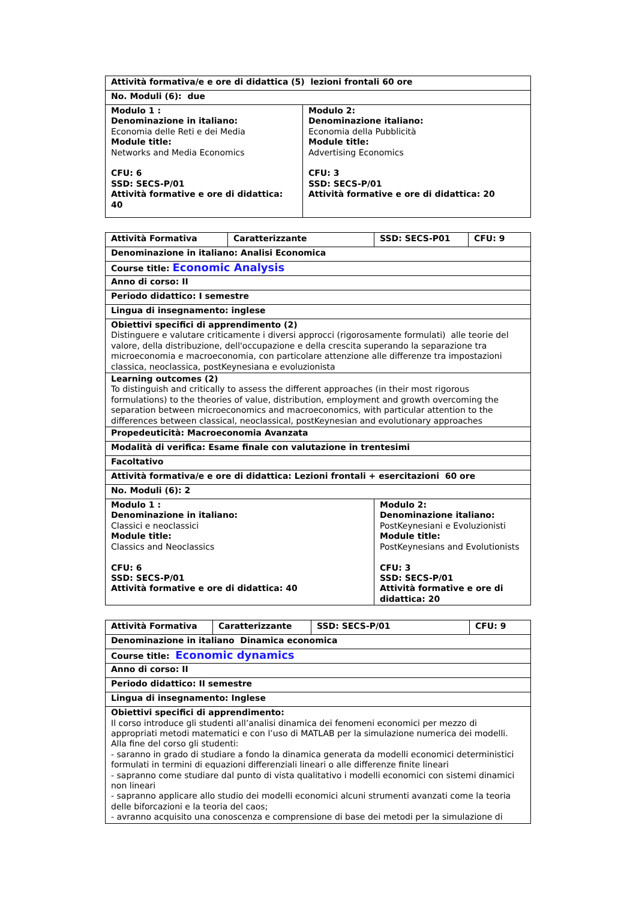| Attività formativa/e e ore di didattica (5) lezioni frontali 60 ore | |
| No. Moduli (6): due | |
| Modulo 1 : Denominazione in italiano: Economia delle Reti e dei Media Module title: Networks and Media Economics CFU: 6 SSD: SECS-P/01 Attività formative e ore di didattica: 40 | Modulo 2: Denominazione italiano: Economia della Pubblicità Module title: Advertising Economics CFU: 3 SSD: SECS-P/01 Attività formative e ore di didattica: 20 |
| Attività Formativa | Caratterizzante | SSD: SECS-P01 | CFU: 9 |
| Denominazione in italiano: Analisi Economica | | | |
| Course title: Economic Analysis | | | |
| Anno di corso: II | | | |
| Periodo didattico: I semestre | | | |
| Lingua di insegnamento: inglese | | | |
| Obiettivi specifici di apprendimento (2) Distinguere e valutare criticamente i diversi approcci (rigorosamente formulati) alle teorie del valore, della distribuzione, dell'occupazione e della crescita superando la separazione tra microeconomia e macroeconomia, con particolare attenzione alle differenze tra impostazioni classica, neoclassica, postKeynesiana e evoluzionista | | | |
| Learning outcomes (2) To distinguish and critically to assess the different approaches (in their most rigorous formulations) to the theories of value, distribution, employment and growth overcoming the separation between microeconomics and macroeconomics, with particular attention to the differences between classical, neoclassical, postKeynesian and evolutionary approaches | | | |
| Propedeuticità: Macroeconomia Avanzata | | | |
| Modalità di verifica: Esame finale con valutazione in trentesimi | | | |
| Facoltativo | | | |
| Attività formativa/e e ore di didattica: Lezioni frontali + esercitazioni 60 ore | | | |
| No. Moduli (6): 2 | | | |
| Modulo 1 : Denominazione in italiano: Classici e neoclassici Module title: Classics and Neoclassics CFU: 6 SSD: SECS-P/01 Attività formative e ore di didattica: 40 | | Modulo 2: Denominazione italiano: PostKeynesiani e Evoluzionisti Module title: PostKeynesians and Evolutionists CFU: 3 SSD: SECS-P/01 Attività formative e ore di didattica: 20 | |
| Attività Formativa | Caratterizzante | SSD: SECS-P/01 | CFU: 9 |
| Denominazione in italiano Dinamica economica | | | |
| Course title: Economic dynamics | | | |
| Anno di corso: II | | | |
| Periodo didattico: II semestre | | | |
| Lingua di insegnamento: Inglese | | | |
| Obiettivi specifici di apprendimento: Il corso introduce gli studenti all’analisi dinamica dei fenomeni economici per mezzo di appropriati metodi matematici e con l’uso di MATLAB per la simulazione numerica dei modelli. Alla fine del corso gli studenti: - saranno in grado di studiare a fondo la dinamica generata da modelli economici deterministici formulati in termini di equazioni differenziali lineari o alle differenze finite lineari - sapranno come studiare dal punto di vista qualitativo i modelli economici con sistemi dinamici non lineari - sapranno applicare allo studio dei modelli economici alcuni strumenti avanzati come la teoria delle biforcazioni e la teoria del caos; - avranno acquisito una conoscenza e comprensione di base dei metodi per la simulazione di | | | |